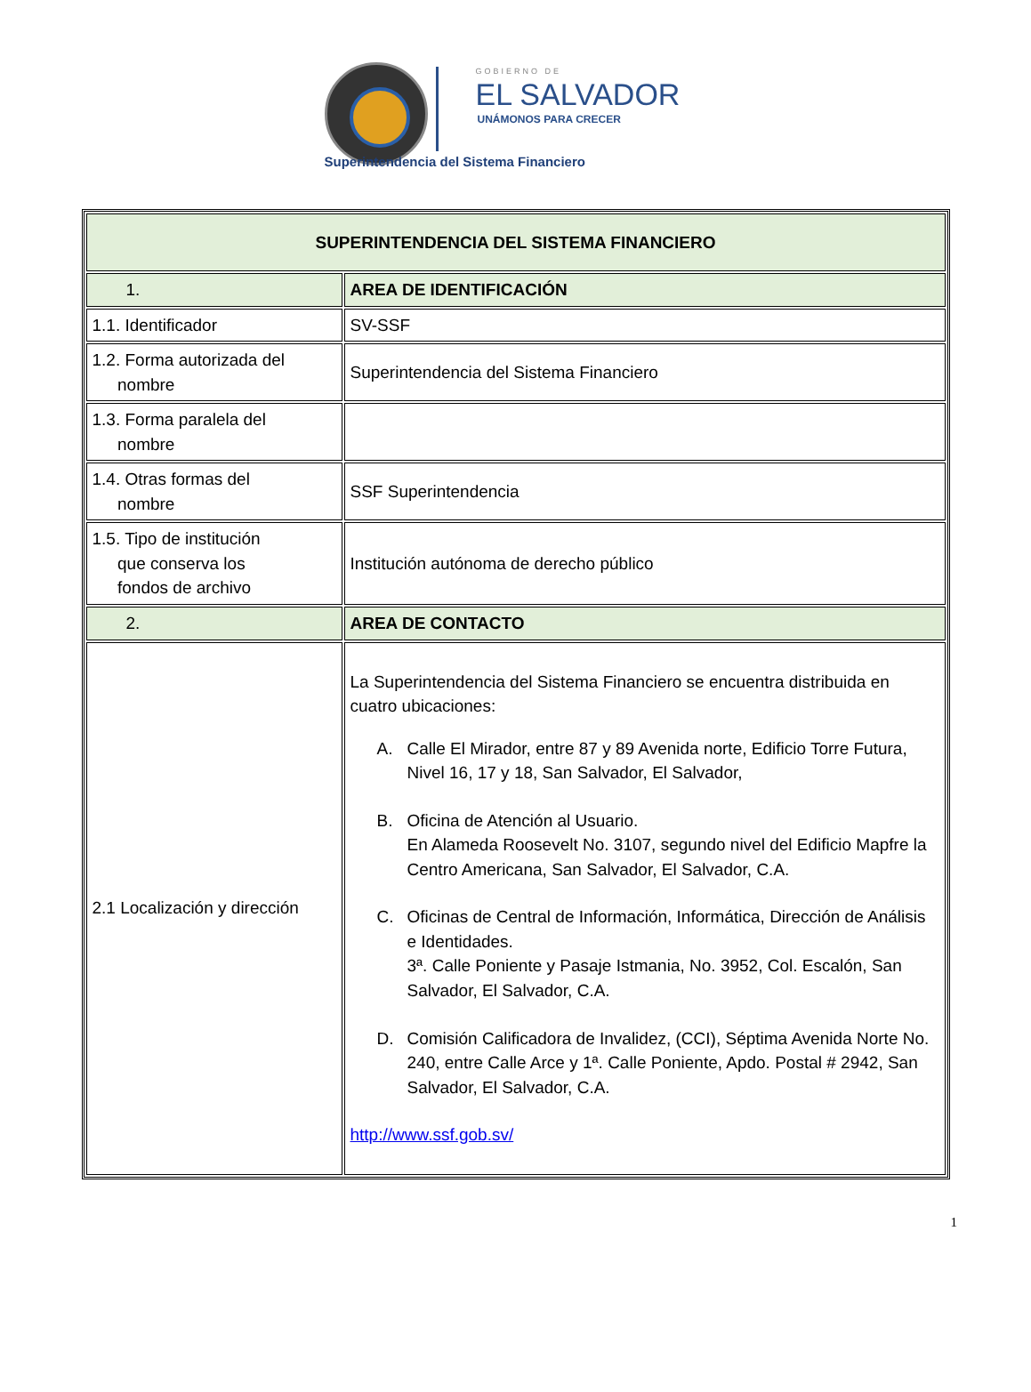GOBIERNO DE
EL SALVADOR
UNÁMONOS PARA CRECER
Superintendencia del Sistema Financiero
| SUPERINTENDENCIA DEL SISTEMA FINANCIERO | |
| 1. | AREA DE IDENTIFICACIÓN |
| 1.1. Identificador | SV-SSF |
| 1.2. Forma autorizada del nombre | Superintendencia del Sistema Financiero |
| 1.3. Forma paralela del nombre | |
| 1.4. Otras formas del nombre | SSF Superintendencia |
| 1.5. Tipo de institución que conserva los fondos de archivo | Institución autónoma de derecho público |
| 2. | AREA DE CONTACTO |
| 2.1 Localización y dirección | La Superintendencia del Sistema Financiero se encuentra distribuida en cuatro ubicaciones: A. Calle El Mirador, entre 87 y 89 Avenida norte, Edificio Torre Futura, Nivel 16, 17 y 18, San Salvador, El Salvador, B. Oficina de Atención al Usuario. En Alameda Roosevelt No. 3107, segundo nivel del Edificio Mapfre la Centro Americana, San Salvador, El Salvador, C.A. C. Oficinas de Central de Información, Informática, Dirección de Análisis e Identidades. 3ª. Calle Poniente y Pasaje Istmania, No. 3952, Col. Escalón, San Salvador, El Salvador, C.A. D. Comisión Calificadora de Invalidez, (CCI), Séptima Avenida Norte No. 240, entre Calle Arce y 1ª. Calle Poniente, Apdo. Postal # 2942, San Salvador, El Salvador, C.A. http://www.ssf.gob.sv/ |
1